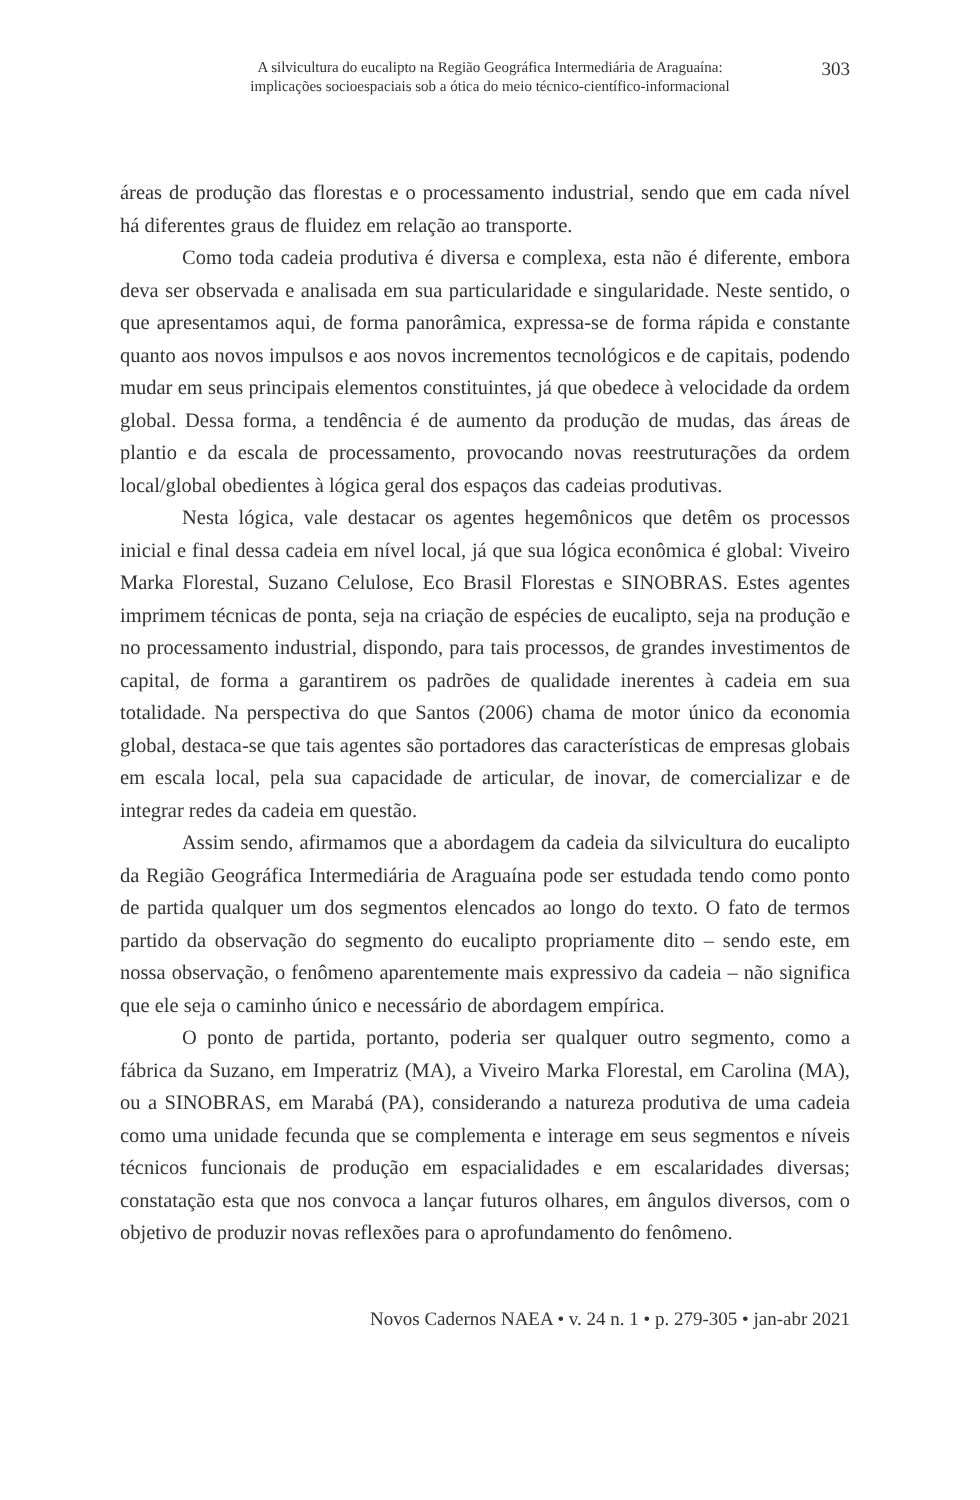A silvicultura do eucalipto na Região Geográfica Intermediária de Araguaína:
implicações socioespaciais sob a ótica do meio técnico-científico-informacional
303
áreas de produção das florestas e o processamento industrial, sendo que em cada nível há diferentes graus de fluidez em relação ao transporte.
Como toda cadeia produtiva é diversa e complexa, esta não é diferente, embora deva ser observada e analisada em sua particularidade e singularidade. Neste sentido, o que apresentamos aqui, de forma panorâmica, expressa-se de forma rápida e constante quanto aos novos impulsos e aos novos incrementos tecnológicos e de capitais, podendo mudar em seus principais elementos constituintes, já que obedece à velocidade da ordem global. Dessa forma, a tendência é de aumento da produção de mudas, das áreas de plantio e da escala de processamento, provocando novas reestruturações da ordem local/global obedientes à lógica geral dos espaços das cadeias produtivas.
Nesta lógica, vale destacar os agentes hegemônicos que detêm os processos inicial e final dessa cadeia em nível local, já que sua lógica econômica é global: Viveiro Marka Florestal, Suzano Celulose, Eco Brasil Florestas e SINOBRAS. Estes agentes imprimem técnicas de ponta, seja na criação de espécies de eucalipto, seja na produção e no processamento industrial, dispondo, para tais processos, de grandes investimentos de capital, de forma a garantirem os padrões de qualidade inerentes à cadeia em sua totalidade. Na perspectiva do que Santos (2006) chama de motor único da economia global, destaca-se que tais agentes são portadores das características de empresas globais em escala local, pela sua capacidade de articular, de inovar, de comercializar e de integrar redes da cadeia em questão.
Assim sendo, afirmamos que a abordagem da cadeia da silvicultura do eucalipto da Região Geográfica Intermediária de Araguaína pode ser estudada tendo como ponto de partida qualquer um dos segmentos elencados ao longo do texto. O fato de termos partido da observação do segmento do eucalipto propriamente dito – sendo este, em nossa observação, o fenômeno aparentemente mais expressivo da cadeia – não significa que ele seja o caminho único e necessário de abordagem empírica.
O ponto de partida, portanto, poderia ser qualquer outro segmento, como a fábrica da Suzano, em Imperatriz (MA), a Viveiro Marka Florestal, em Carolina (MA), ou a SINOBRAS, em Marabá (PA), considerando a natureza produtiva de uma cadeia como uma unidade fecunda que se complementa e interage em seus segmentos e níveis técnicos funcionais de produção em espacialidades e em escalaridades diversas; constatação esta que nos convoca a lançar futuros olhares, em ângulos diversos, com o objetivo de produzir novas reflexões para o aprofundamento do fenômeno.
Novos Cadernos NAEA • v. 24 n. 1 • p. 279-305 • jan-abr 2021